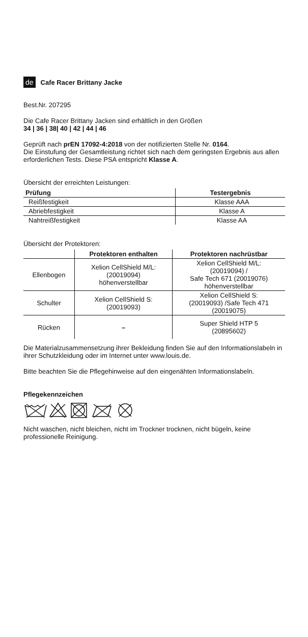de Cafe Racer Brittany Jacke
Best.Nr. 207295
Die Cafe Racer Brittany Jacken sind erhältlich in den Größen
34 | 36 | 38| 40 | 42 | 44 | 46
Geprüft nach prEN 17092-4:2018 von der notifizierten Stelle Nr. 0164.
Die Einstufung der Gesamtleistung richtet sich nach dem geringsten Ergebnis aus allen erforderlichen Tests. Diese PSA entspricht Klasse A.
Übersicht der erreichten Leistungen:
| Prüfung | Testergebnis |
| --- | --- |
| Reißfestigkeit | Klasse AAA |
| Abriebfestigkeit | Klasse A |
| Nahtreißfestigkeit | Klasse AA |
Übersicht der Protektoren:
| | Protektoren enthalten | Protektoren nachrüstbar |
| --- | --- | --- |
| Ellenbogen | Xelion CellShield M/L: (20019094) höhenverstellbar | Xelion CellShield M/L: (20019094) / Safe Tech 671 (20019076) höhenverstellbar |
| Schulter | Xelion CellShield S: (20019093) | Xelion CellShield S: (20019093) /Safe Tech 471 (20019075) |
| Rücken | – | Super Shield HTP 5 (20895602) |
Die Materialzusammensetzung ihrer Bekleidung finden Sie auf den Informationslabeln in ihrer Schutzkleidung oder im Internet unter www.louis.de.
Bitte beachten Sie die Pflegehinweise auf den eingenähten Informationslabeln.
Pflegekennzeichen
Nicht waschen, nicht bleichen, nicht im Trockner trocknen, nicht bügeln, keine professionelle Reinigung.